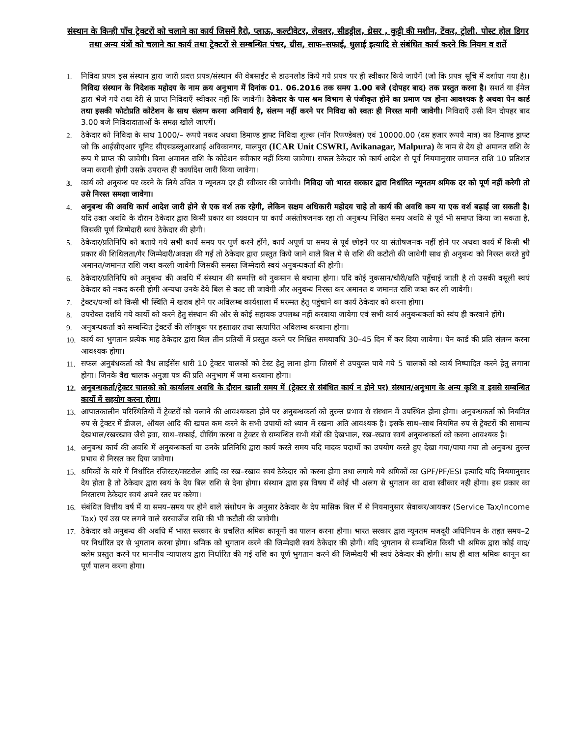संस्थान के किन्ही पाँच ट्रेक्टरों को चलाने का कार्य जिसमें हैरो, प्लाऊ, कल्टीवेटर, लेवलर, सीडड्रील, थ्रेसर , कुट्टी की मशीन, टेंकर, ट्रोली, पोस्ट होल डिगर तथा अन्य यंत्रों को चलाने का कार्य तथा ट्रेक्टरों से सम्बन्धित पंचर, ग्रीस, साफ–सफाई, धुलाई इत्यादि से संबंधित कार्य करने कि नियम व शर्ते
1. निविदा प्रपत्र इस संस्थान द्वारा जारी प्रदत्त प्रपत्र/संस्थान की वेबसाईट से डाउनलोड किये गये प्रपत्र पर ही स्वीकार किये जायेगें (जो कि प्रपत्र सूचि में दर्शाया गया है)। निविदा संस्थान के निदेशक महोदय के नाम क्रय अनुभाग में दिनांक 01. 06.2016 तक समय 1.00 बजे (दोपहर बाद) तक प्रस्तुत करना है। सशर्त या ईमेल द्वारा भेजे गये तथा देरी से प्राप्त निविदाएँ स्वीकार नहीं कि जावेगी। ठेकेदार के पास श्रम विभाग से पंजीकृत होने का प्रमाण पत्र होना आवश्यक है अथवा पेन कार्ड तथा इसकी फोटोप्रति कोटेशन के साथ संलग्न करना अनिवार्य है, संलग्न नहीं करने पर निविदा को स्वतः ही निरस्त मानी जावेगी। निविदाएँ उसी दिन दोपहर बाद 3.00 बजे निविदादाताओं के समक्ष खोले जाएगें।
2. ठेकेदार को निविदा के साथ 1000/– रूपये नकद अथवा डिमाण्ड ड्राफ्ट निविदा शुल्क (नॉन रिफण्डेबल) एवं 10000.00 (दस हजार रूपये मात्र) का डिमाण्ड ड्राफ्ट जो कि आईसीएआर यूनिट सीएसडब्लूआरआई अविकानगर, मालपुरा (ICAR Unit CSWRI, Avikanagar, Malpura) के नाम से देय हो अमानत राशि के रूप मे प्राप्त की जावेगी। बिना अमानत राशि के कोटेशन स्वीकार नहीं किया जावेगा। सफल ठेकेदार को कार्य आदेश से पूर्व नियमानुसार जमानत राशि 10 प्रतिशत जमा करानी होगी उसके उपरान्त ही कार्यादेश जारी किया जावेगा।
3. कार्य को अनुबन्ध पर करने के लिये उचित व न्यूनतम दर ही स्वीकार की जावेगी। निविदा जो भारत सरकार द्वारा निर्धारित न्यूनतम श्रमिक दर को पूर्ण नहीं करेगी तो उसे निरस्त समक्षा जावेगा।
4. अनुबन्ध की अवधि कार्य आदेश जारी होने से एक वर्श तक रहेगी, लेकिन सक्षम अधिकारी महोदय चाहे तो कार्य की अवधि कम या एक वर्श बढ़ाई जा सकती है। यदि उक्त अवधि के दौरान ठेकेदार द्वारा किसी प्रकार का व्यवधान या कार्य असंतोषजनक रहा तो अनुबन्ध निश्चित समय अवधि से पूर्व भी समाप्त किया जा सकता है, जिसकी पूर्ण जिम्मेदारी स्वयं ठेकेदार की होगी।
5. ठेकेदार/प्रतिनिधि को बताये गये सभी कार्य समय पर पूर्ण करने होंगे, कार्य अपूर्ण या समय से पूर्व छोड़ने पर या संतोषजनक नहीं होने पर अथवा कार्य में किसी भी प्रकार की शिथिलता/गैर जिम्मेदारी/अवज्ञा की गई तो ठेकेदार द्वारा प्रस्तुत किये जाने वाले बिल मे से राशि की कटौती की जावेगी साथ ही अनुबन्ध को निरस्त करते हुये अमानत/जमानत राशि जब्त करली जावेगी जिसकी समस्त जिम्मेदारी स्वयं अनुबन्धकर्ता की होगी।
6. ठेकेदार/प्रतिनिधि को अनुबन्ध की अवधि में संस्थान की सम्पत्ति को नुकसान से बचाना होगा। यदि कोई नुकसान/चौरी/क्षति पहुँचाई जाती है तो उसकी वसूली स्वयं ठेकेदार को नकद करनी होगी अन्यथा उनके देये बिल से काट ली जावेगी और अनुबन्ध निरस्त कर अमानत व जमानत राशि जब्त कर ली जावेगी।
7. ट्रेक्टर/यन्त्रों को किसी भी स्थिति में खराब होने पर अविलम्ब कार्यशाला में मरम्मत हेतु पहुंचाने का कार्य ठेकेदार को करना होगा।
8. उपरोक्त दर्शाये गये कार्यो को करने हेतु संस्थान की ओर से कोई सहायक उपलब्ध नहीं करवाया जायेगा एवं सभी कार्य अनुबन्धकर्ता को स्वंय ही करवाने होंगे।
9. अनुबन्धकर्ता को सम्बन्धित ट्रेक्टरों की लॉगबुक पर हस्ताक्षर तथा सत्यापित अविलम्ब करवाना होगा।
10. कार्य का भुगतान प्रत्येक माह ठेकेदार द्वारा बिल तीन प्रतियों में प्रस्तुत करने पर निश्चित समयावधि 30–45 दिन में कर दिया जावेगा। पेन कार्ड की प्रति संलग्न करना आवश्यक होगा।
11. सफल अनुबंधकर्ता को वैध लाईसेंस धारी 10 ट्रेक्टर चालकों को टेस्ट हेतु लाना होगा जिसमें से उपयुक्त पाये गये 5 चालकों को कार्य निष्पादित करने हेतु लगाना होगा। जिनके वैद्य चालक अनुज्ञा पत्र की प्रति अनुभाग में जमा करवाना होगा।
12. अनुबन्धकर्ता/ट्रेक्टर चालको को कार्यालय अवधि के दौरान खाली समय में (ट्रेक्टर से संबंधित कार्य न होने पर) संस्थान/अनुभाग के अन्य कृशि व इससे सम्बन्धित कार्यो में सहयोग करना होगा।
13. आपातकालीन परिस्थितियों में ट्रेक्टरों को चलाने की आवश्यकता होने पर अनुबन्धकर्ता को तुरन्त प्रभाव से संस्थान में उपस्थित होना होगा। अनुबन्धकर्ता को नियमित रुप से ट्रेक्टर में डीजल, ऑयल आदि की खपत कम करने के सभी उपायों को ध्यान में रखना अति आवश्यक है। इसके साथ–साथ नियमित रुप से ट्रेक्टरों की सामान्य देखभाल/रखरखाव जैसे हवा, साथ–सफाई, ग्रीसिंग करना व ट्रेक्टर से सम्बन्धित सभी यंत्रों की देखभाल, रख–रखाव स्वयं अनुबन्धकर्ता को करना आवश्यक है।
14. अनुबन्ध कार्य की अवधि में अनुबन्धकर्ता या उनके प्रतिनिधि द्वारा कार्य करते समय यदि मादक पदार्थो का उपयोग करते हुए देखा गया/पाया गया तो अनुबन्ध तुरन्त प्रभाव से निरस्त कर दिया जावेगा।
15. श्रमिकों के बारे में निर्धारित रजिस्टर/मस्टरोल आदि का रख–रखाव स्वयं ठेकेदार को करना होगा तथा लगाये गये श्रमिकों का GPF/PF/ESI इत्यादि यदि नियमानुसार देय होता है तो ठेकेदार द्वारा स्वयं के देय बिल राशि से देना होगा। संस्थान द्वारा इस विषय में कोई भी अलग से भुगतान का दावा स्वीकार नही होगा। इस प्रकार का निस्तारण ठेकेदार स्वयं अपने स्तर पर करेगा।
16. संबंधित वित्तीय वर्ष में या समय–समय पर होने वाले संशोधन के अनुसार ठेकेदार के देय मासिक बिल में से नियमानुसार सेवाकर/आयकर (Service Tax/Income Tax) एवं उस पर लगने वाले सरचार्जेज राशि की भी कटौती की जावेगी।
17. ठेकेदार को अनुबन्ध की अवधि में भारत सरकार के प्रचलित श्रमिक कानूनों का पालन करना होगा। भारत सरकार द्वारा न्यूनतम मजदूरी अधिनियम के तहत समय–2 पर निर्धारित दर से भुगतान करना होगा। श्रमिक को भुगतान करने की जिम्मेदारी स्वयं ठेकेदार की होगी। यदि भुगतान से सम्बन्धित किसी भी श्रमिक द्वारा कोई वाद/क्लेम प्रस्तुत करने पर माननीय न्यायालय द्वारा निर्धारित की गई राशि का पूर्ण भुगतान करने की जिम्मेदारी भी स्वयं ठेकेदार की होगी। साथ ही बाल श्रमिक कानून का पूर्ण पालन करना होगा।